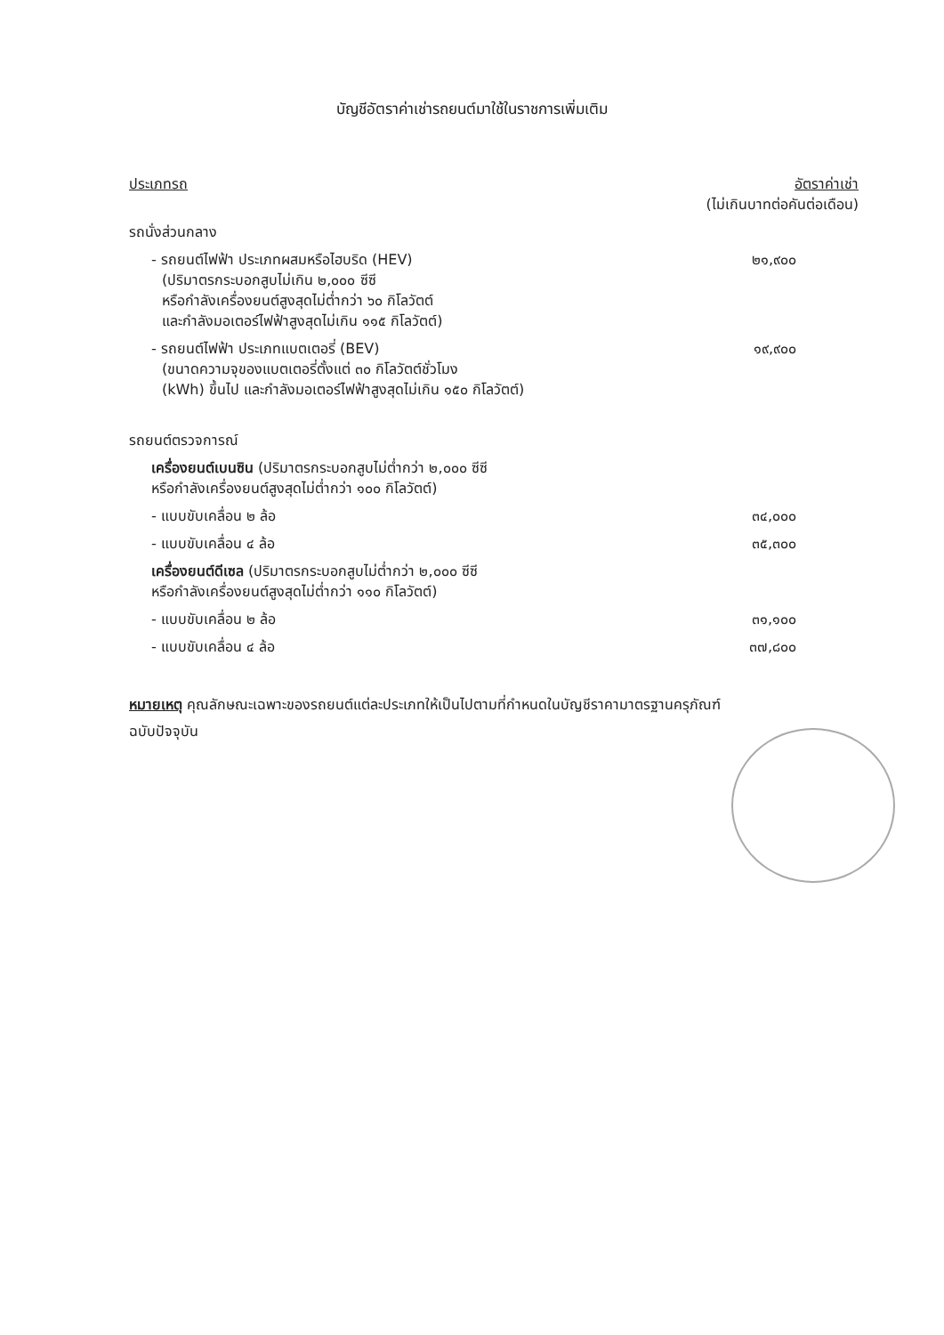บัญชีอัตราค่าเช่ารถยนต์มาใช้ในราชการเพิ่มเติม
| ประเภทรถ | อัตราค่าเช่า (ไม่เกินบาทต่อคันต่อเดือน) |
| --- | --- |
| รถนั่งส่วนกลาง | |
| - รถยนต์ไฟฟ้า ประเภทผสมหรือไฮบริด (HEV) (ปริมาตรกระบอกสูบไม่เกิน ๒,๐๐๐ ซีซี หรือกำลังเครื่องยนต์สูงสุดไม่ต่ำกว่า ๖๐ กิโลวัตต์ และกำลังมอเตอร์ไฟฟ้าสูงสุดไม่เกิน ๑๑๕ กิโลวัตต์) | ๒๑,๙๐๐ |
| - รถยนต์ไฟฟ้า ประเภทแบตเตอรี่ (BEV) (ขนาดความจุของแบตเตอรี่ตั้งแต่ ๓๐ กิโลวัตต์ชั่วโมง (kWh) ขึ้นไป และกำลังมอเตอร์ไฟฟ้าสูงสุดไม่เกิน ๑๕๐ กิโลวัตต์) | ๑๙,๙๐๐ |
| รถยนต์ตรวจการณ์ | |
| เครื่องยนต์เบนซิน (ปริมาตรกระบอกสูบไม่ต่ำกว่า ๒,๐๐๐ ซีซี หรือกำลังเครื่องยนต์สูงสุดไม่ต่ำกว่า ๑๐๐ กิโลวัตต์) | |
| - แบบขับเคลื่อน ๒ ล้อ | ๓๔,๐๐๐ |
| - แบบขับเคลื่อน ๔ ล้อ | ๓๕,๓๐๐ |
| เครื่องยนต์ดีเซล (ปริมาตรกระบอกสูบไม่ต่ำกว่า ๒,๐๐๐ ซีซี หรือกำลังเครื่องยนต์สูงสุดไม่ต่ำกว่า ๑๑๐ กิโลวัตต์) | |
| - แบบขับเคลื่อน ๒ ล้อ | ๓๑,๑๐๐ |
| - แบบขับเคลื่อน ๔ ล้อ | ๓๗,๘๐๐ |
หมายเหตุ คุณลักษณะเฉพาะของรถยนต์แต่ละประเภทให้เป็นไปตามที่กำหนดในบัญชีราคามาตรฐานครุภัณฑ์
ฉบับปัจจุบัน